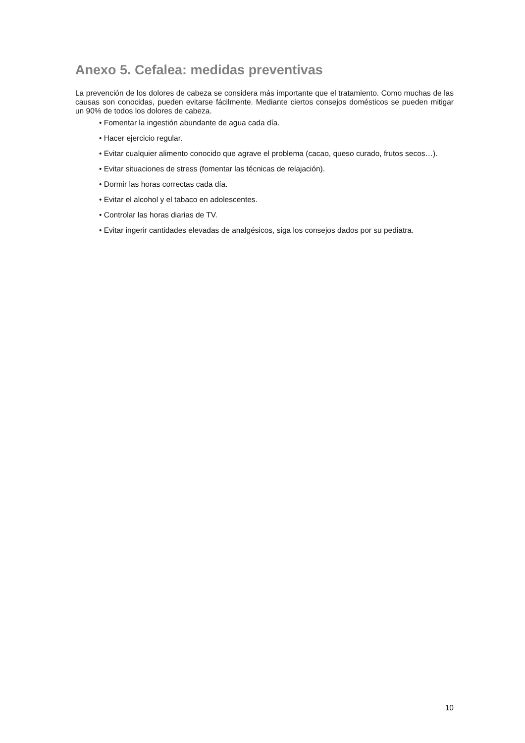Anexo 5. Cefalea: medidas preventivas
La prevención de los dolores de cabeza se considera más importante que el tratamiento. Como muchas de las causas son conocidas, pueden evitarse fácilmente. Mediante ciertos consejos domésticos se pueden mitigar un 90% de todos los dolores de cabeza.
• Fomentar la ingestión abundante de agua cada día.
• Hacer ejercicio regular.
• Evitar cualquier alimento conocido que agrave el problema (cacao, queso curado, frutos secos…).
• Evitar situaciones de stress (fomentar las técnicas de relajación).
• Dormir las horas correctas cada día.
• Evitar el alcohol y el tabaco en adolescentes.
• Controlar las horas diarias de TV.
• Evitar ingerir cantidades elevadas de analgésicos, siga los consejos dados por su pediatra.
10